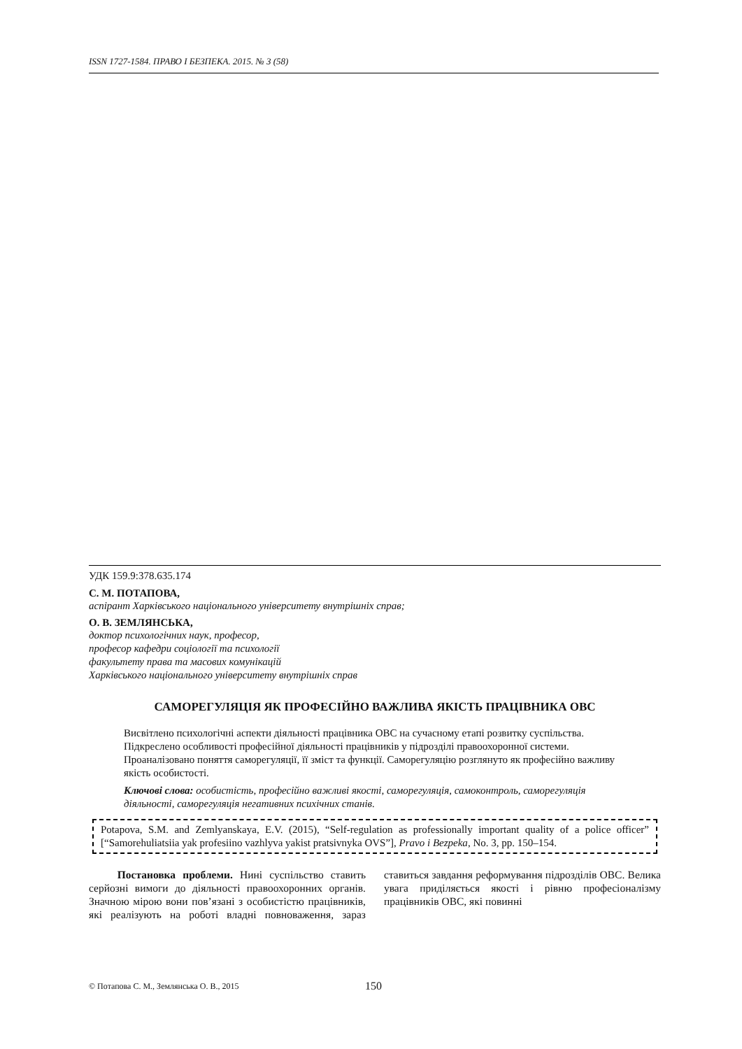ISSN 1727-1584. ПРАВО І БЕЗПЕКА. 2015. № 3 (58)
УДК 159.9:378.635.174
С. М. ПОТАПОВА,
аспірант Харківського національного університету внутрішніх справ;
О. В. ЗЕМЛЯНСЬКА,
доктор психологічних наук, професор,
професор кафедри соціології та психології
факультету права та масових комунікацій
Харківського національного університету внутрішніх справ
САМОРЕГУЛЯЦІЯ ЯК ПРОФЕСІЙНО ВАЖЛИВА ЯКІСТЬ ПРАЦІВНИКА ОВС
Висвітлено психологічні аспекти діяльності працівника ОВС на сучасному етапі розвитку суспільства. Підкреслено особливості професійної діяльності працівників у підрозділі правоохоронної системи. Проаналізовано поняття саморегуляції, її зміст та функції. Саморегуляцію розглянуто як професійно важливу якість особистості.
Ключові слова: особистість, професійно важливі якості, саморегуляція, самоконтроль, саморегуляція діяльності, саморегуляція негативних психічних станів.
Potapova, S.M. and Zemlyanskaya, E.V. (2015), “Self-regulation as professionally important quality of a police officer” [“Samorehuliatsiia yak profesiino vazhlyva yakist pratsivnyka OVS”], Pravo i Bezpeka, No. 3, pp. 150–154.
Постановка проблеми. Нині суспільство ставить серйозні вимоги до діяльності правоохоронних органів. Значною мірою вони пов’язані з особистістю працівників, які реалізують на роботі владні повноваження, зараз ставиться завдання реформування підрозділів ОВС. Велика увага приділяється якості і рівню професіоналізму працівників ОВС, які повинні
© Потапова С. М., Землянська О. В., 2015 150